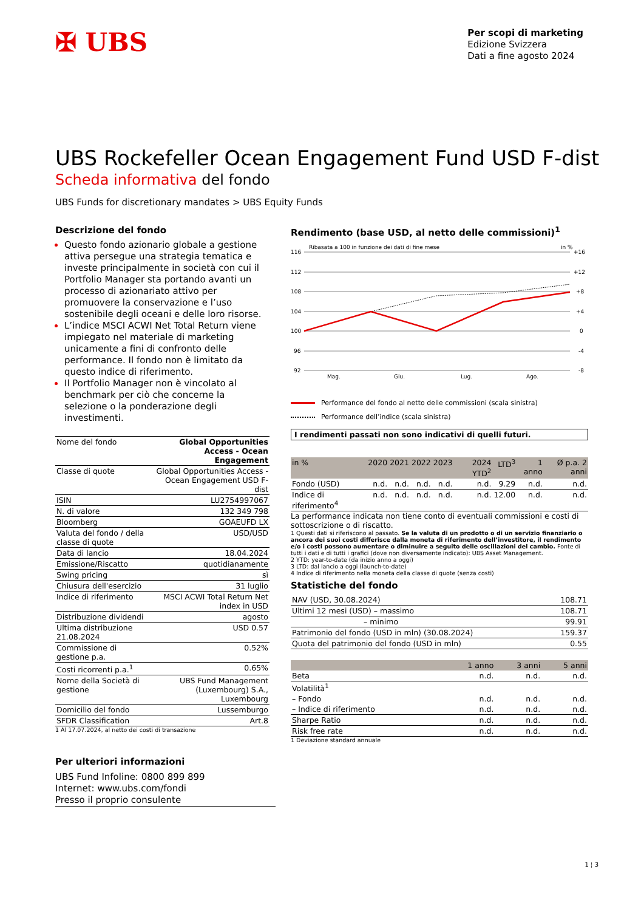✠ UBS
Per scopi di marketing
Edizione Svizzera
Dati a fine agosto 2024
UBS Rockefeller Ocean Engagement Fund USD F-dist
Scheda informativa del fondo
UBS Funds for discretionary mandates > UBS Equity Funds
Descrizione del fondo
Questo fondo azionario globale a gestione attiva persegue una strategia tematica e investe principalmente in società con cui il Portfolio Manager sta portando avanti un processo di azionariato attivo per promuovere la conservazione e l’uso sostenibile degli oceani e delle loro risorse.
L’indice MSCI ACWI Net Total Return viene impiegato nel materiale di marketing unicamente a fini di confronto delle performance. Il fondo non è limitato da questo indice di riferimento.
Il Portfolio Manager non è vincolato al benchmark per ciò che concerne la selezione o la ponderazione degli investimenti.
| Nome del fondo | Global Opportunities Access - Ocean Engagement |
| Classe di quote | Global Opportunities Access - Ocean Engagement USD F-dist |
| ISIN | LU2754997067 |
| N. di valore | 132 349 798 |
| Bloomberg | GOAEUFD LX |
| Valuta del fondo / della classe di quote | USD/USD |
| Data di lancio | 18.04.2024 |
| Emissione/Riscatto | quotidianamente |
| Swing pricing | sì |
| Chiusura dell'esercizio | 31 luglio |
| Indice di riferimento | MSCI ACWI Total Return Net index in USD |
| Distribuzione dividendi | agosto |
| Ultima distribuzione 21.08.2024 | USD 0.57 |
| Commissione di gestione p.a. | 0.52% |
| Costi ricorrenti p.a.<sup>1</sup> | 0.65% |
| Nome della Società di gestione | UBS Fund Management (Luxembourg) S.A., Luxembourg |
| Domicilio del fondo | Lussemburgo |
| SFDR Classification | Art.8 |
1 Al 17.07.2024, al netto dei costi di transazione
Rendimento (base USD, al netto delle commissioni)<sup>1</sup>
Ribasata a 100 in funzione dei dati di fine mese
in %
116
112
108
104
100
96
92
+16
+12
+8
+4
0
-4
-8
Mag.
Giu.
Lug.
Ago.
Performance del fondo al netto delle commissioni (scala sinistra)
Performance dell’indice (scala sinistra)
I rendimenti passati non sono indicativi di quelli futuri.
| in % | 2020 | 2021 | 2022 | 2023 | 2024 YTD<sup>2</sup> | LTD<sup>3</sup> | 1 anno | Ø p.a. 2 anni |
| --- | --- | --- | --- | --- | --- | --- | --- | --- |
| Fondo (USD) | n.d. | n.d. | n.d. | n.d. | n.d. | 9.29 | n.d. | n.d. |
| Indice di riferimento<sup>4</sup> | n.d. | n.d. | n.d. | n.d. | n.d. | 12.00 | n.d. | n.d. |
La performance indicata non tiene conto di eventuali commissioni e costi di sottoscrizione o di riscatto.
1 Questi dati si riferiscono al passato. Se la valuta di un prodotto o di un servizio finanziario o ancora dei suoi costi differisce dalla moneta di riferimento dell’investitore, il rendimento e/o i costi possono aumentare o diminuire a seguito delle oscillazioni del cambio. Fonte di tutti i dati e di tutti i grafici (dove non diversamente indicato): UBS Asset Management.
2 YTD: year-to-date (da inizio anno a oggi)
3 LTD: dal lancio a oggi (launch-to-date)
4 Indice di riferimento nella moneta della classe di quote (senza costi)
Statistiche del fondo
| NAV (USD, 30.08.2024) | 108.71 |
| Ultimi 12 mesi (USD) – massimo | 108.71 |
| – minimo | 99.91 |
| Patrimonio del fondo (USD in mln) (30.08.2024) | 159.37 |
| Quota del patrimonio del fondo (USD in mln) | 0.55 |
| | 1 anno | 3 anni | 5 anni |
| --- | --- | --- | --- |
| Beta | n.d. | n.d. | n.d. |
| Volatilità<sup>1</sup> | | | |
| – Fondo | n.d. | n.d. | n.d. |
| – Indice di riferimento | n.d. | n.d. | n.d. |
| Sharpe Ratio | n.d. | n.d. | n.d. |
| Risk free rate | n.d. | n.d. | n.d. |
1 Deviazione standard annuale
Per ulteriori informazioni
UBS Fund Infoline: 0800 899 899
Internet: www.ubs.com/fondi
Presso il proprio consulente
1 ¦ 3